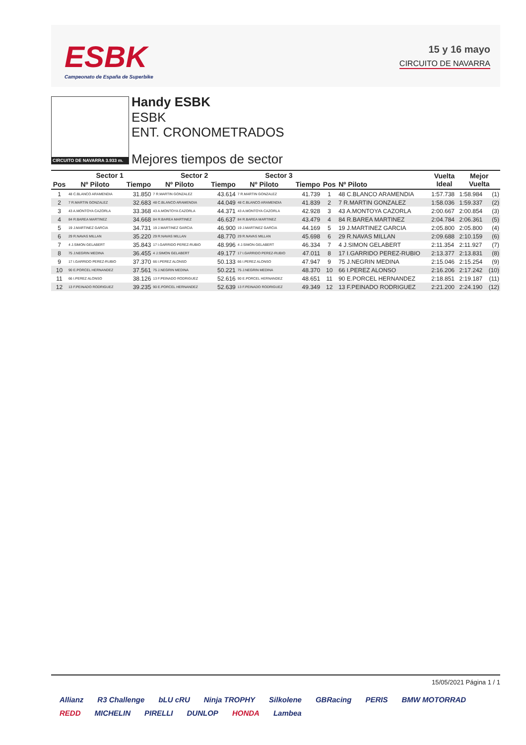ESBK
Campeonato de España de Superbike
15 y 16 mayo
CIRCUITO DE NAVARRA
CIRCUITO DE NAVARRA 3.933 m.
Handy ESBK
ESBK
ENT. CRONOMETRADOS
Mejores tiempos de sector
| | Sector 1 | | Sector 2 | | Sector 3 | | | | Vuelta Ideal | Mejor Vuelta | |
| --- | --- | --- | --- | --- | --- | --- | --- | --- | --- | --- | --- |
| Pos | Nº Piloto | Tiempo | Nº Piloto | Tiempo | Nº Piloto | Tiempo | Pos | Nº Piloto | | | |
| 1 | 48 C.BLANCO ARAMENDIA | 31.850 | 7 R.MARTIN GONZALEZ | 43.614 | 7 R.MARTIN GONZALEZ | 41.739 | 1 | 48 C.BLANCO ARAMENDIA | 1:57.738 | 1:58.984 | (1) |
| 2 | 7 R.MARTIN GONZALEZ | 32.683 | 48 C.BLANCO ARAMENDIA | 44.049 | 48 C.BLANCO ARAMENDIA | 41.839 | 2 | 7 R.MARTIN GONZALEZ | 1:58.036 | 1:59.337 | (2) |
| 3 | 43 A.MONTOYA CAZORLA | 33.368 | 43 A.MONTOYA CAZORLA | 44.371 | 43 A.MONTOYA CAZORLA | 42.928 | 3 | 43 A.MONTOYA CAZORLA | 2:00.667 | 2:00.854 | (3) |
| 4 | 84 R.BAREA MARTINEZ | 34.668 | 84 R.BAREA MARTINEZ | 46.637 | 84 R.BAREA MARTINEZ | 43.479 | 4 | 84 R.BAREA MARTINEZ | 2:04.784 | 2:06.361 | (5) |
| 5 | 19 J.MARTINEZ GARCIA | 34.731 | 19 J.MARTINEZ GARCIA | 46.900 | 19 J.MARTINEZ GARCIA | 44.169 | 5 | 19 J.MARTINEZ GARCIA | 2:05.800 | 2:05.800 | (4) |
| 6 | 29 R.NAVAS MILLAN | 35.220 | 29 R.NAVAS MILLAN | 48.770 | 29 R.NAVAS MILLAN | 45.698 | 6 | 29 R.NAVAS MILLAN | 2:09.688 | 2:10.159 | (6) |
| 7 | 4 J.SIMON GELABERT | 35.843 | 17 I.GARRIDO PEREZ-RUBIO | 48.996 | 4 J.SIMON GELABERT | 46.334 | 7 | 4 J.SIMON GELABERT | 2:11.354 | 2:11.927 | (7) |
| 8 | 75 J.NEGRIN MEDINA | 36.455 | 4 J.SIMON GELABERT | 49.177 | 17 I.GARRIDO PEREZ-RUBIO | 47.011 | 8 | 17 I.GARRIDO PEREZ-RUBIO | 2:13.377 | 2:13.831 | (8) |
| 9 | 17 I.GARRIDO PEREZ-RUBIO | 37.370 | 66 I.PEREZ ALONSO | 50.133 | 66 I.PEREZ ALONSO | 47.947 | 9 | 75 J.NEGRIN MEDINA | 2:15.046 | 2:15.254 | (9) |
| 10 | 90 E.PORCEL HERNANDEZ | 37.561 | 75 J.NEGRIN MEDINA | 50.221 | 75 J.NEGRIN MEDINA | 48.370 | 10 | 66 I.PEREZ ALONSO | 2:16.206 | 2:17.242 | (10) |
| 11 | 66 I.PEREZ ALONSO | 38.126 | 13 F.PEINADO RODRIGUEZ | 52.616 | 90 E.PORCEL HERNANDEZ | 48.651 | 11 | 90 E.PORCEL HERNANDEZ | 2:18.851 | 2:19.187 | (11) |
| 12 | 13 F.PEINADO RODRIGUEZ | 39.235 | 90 E.PORCEL HERNANDEZ | 52.639 | 13 F.PEINADO RODRIGUEZ | 49.349 | 12 | 13 F.PEINADO RODRIGUEZ | 2:21.200 | 2:24.190 | (12) |
15/05/2021 Página 1 / 1
Allianz R3 Challenge bLU cRU Ninja TROPHY Silkolene GBRacing PERIS BMW MOTORRAD REDD MICHELIN PIRELLI DUNLOP HONDA Lambea